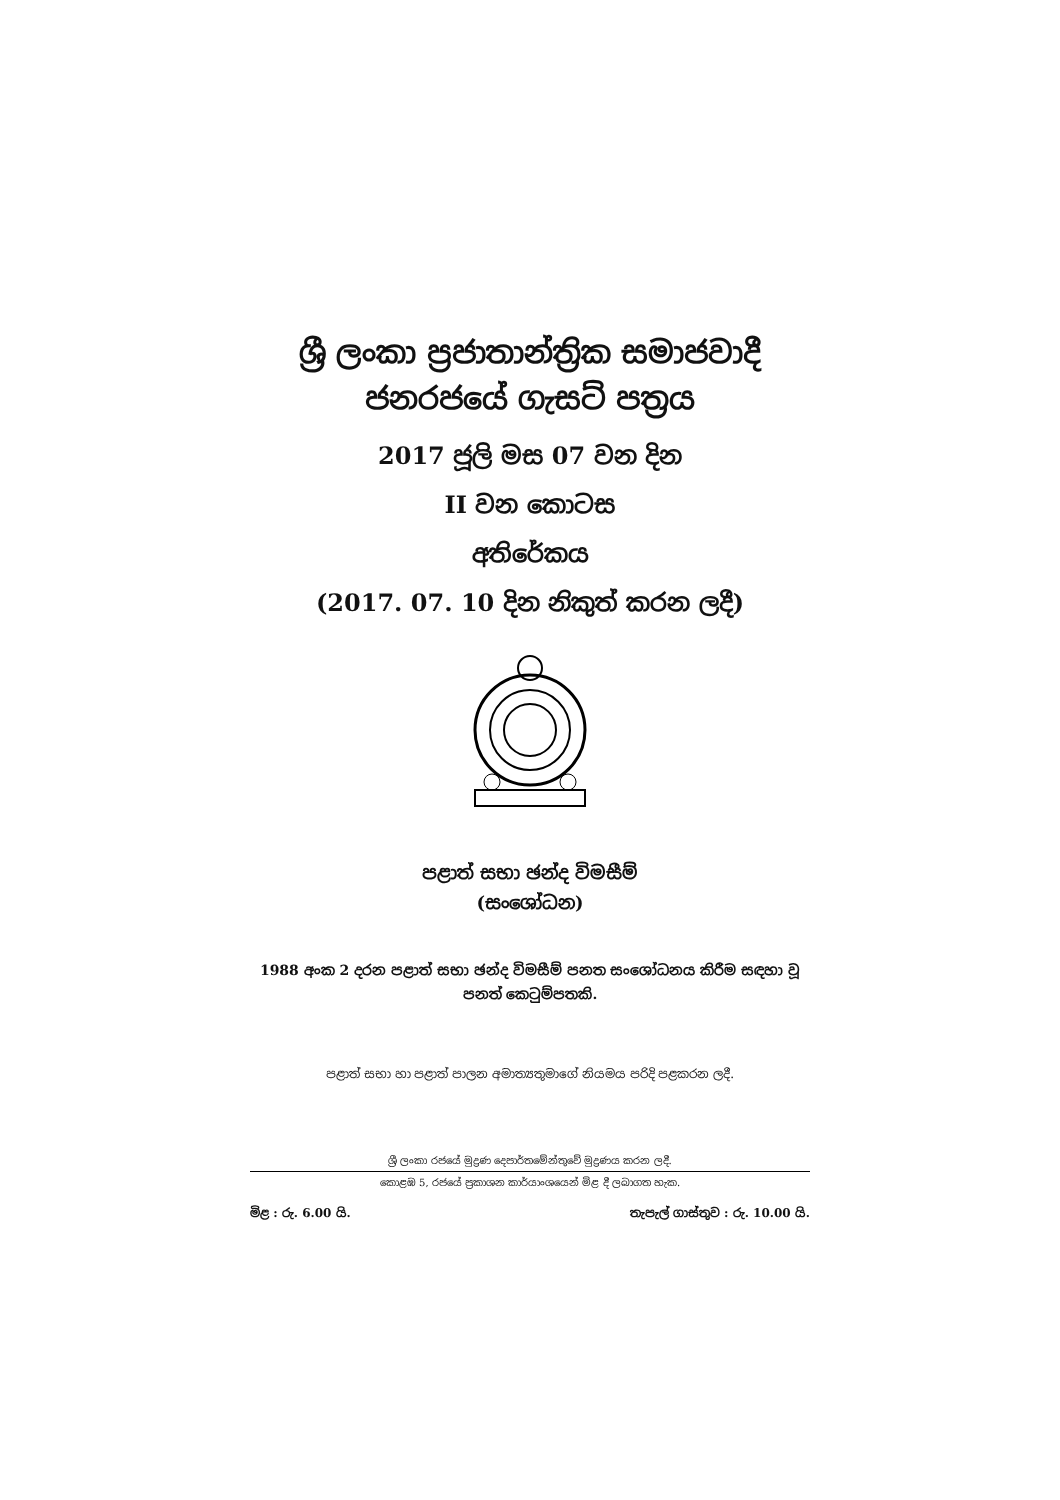ශ්‍රී ලංකා ප්‍රජාතාන්ත්‍රික සමාජවාදී
ජනරජයේ ගැසට් පත්‍රය
2017 ජූලි මස 07 වන දින
II වන කොටස
අතිරේකය
(2017. 07. 10 දින නිකුත් කරන ලදී)
පළාත් සභා ඡන්ද විමසීම්
(සංශෝධන)
1988 අංක 2 දරන පළාත් සභා ඡන්ද විමසීම් පනත සංශෝධනය කිරීම සඳහා වූ පනත් කෙටුම්පතකි.
පළාත් සභා හා පළාත් පාලන අමාත්‍යතුමාගේ නියමය පරිදි පළකරන ලදී.
ශ්‍රී ලංකා රජයේ මුද්‍රණ දෙපාර්තමේන්තුවේ මුද්‍රණය කරන ලදී.
කොළඹ 5, රජයේ ප්‍රකාශන කාර්යාංශයෙන් මිළ දී ලබාගත හැක.
මිළ : රු. 6.00 යි. තැපැල් ගාස්තුව : රු. 10.00 යි.